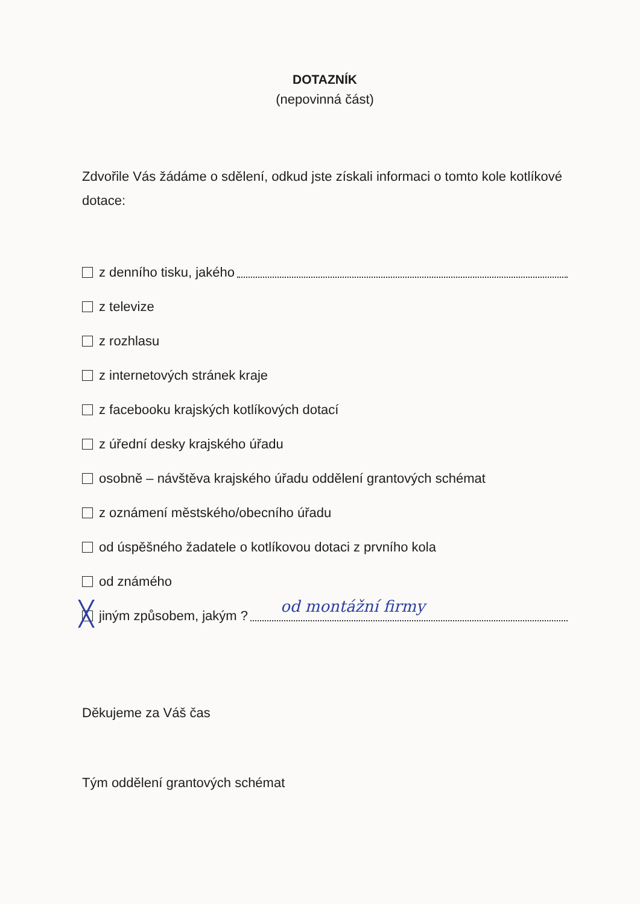DOTAZNÍK
(nepovinná část)
Zdvořile Vás žádáme o sdělení, odkud jste získali informaci o tomto kole kotlíkové dotace:
z denního tisku, jakého
z televize
z rozhlasu
z internetových stránek kraje
z facebooku krajských kotlíkových dotací
z úřední desky krajského úřadu
osobně – návštěva krajského úřadu oddělení grantových schémat
z oznámení městského/obecního úřadu
od úspěšného žadatele o kotlíkovou dotaci z prvního kola
od známého
╳ jiným způsobem, jakým ? od montážní firmy
Děkujeme za Váš čas
Tým oddělení grantových schémat